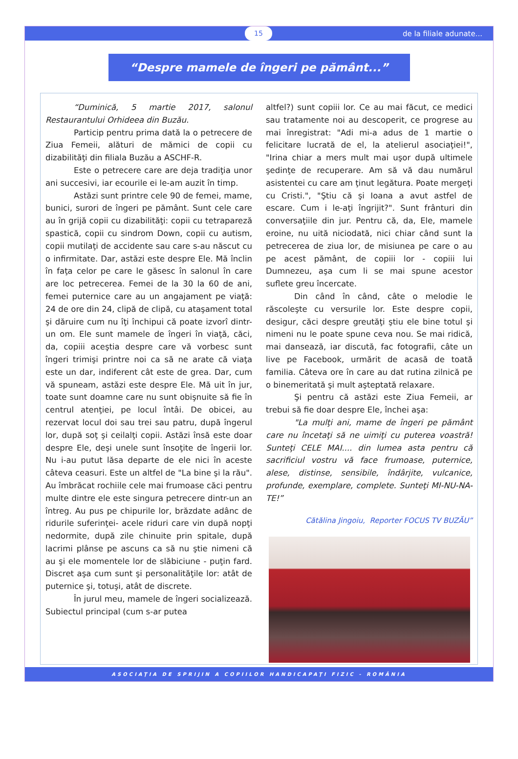15 de la filiale adunate...
“Despre mamele de îngeri pe pământ...”
“Duminică, 5 martie 2017, salonul Restaurantului Orhideea din Buzău.
Particip pentru prima dată la o petrecere de Ziua Femeii, alături de mămici de copii cu dizabilităţi din filiala Buzău a ASCHF-R.
Este o petrecere care are deja tradiţia unor ani succesivi, iar ecourile ei le-am auzit în timp.
Astăzi sunt printre cele 90 de femei, mame, bunici, surori de îngeri pe pământ. Sunt cele care au în grijă copii cu dizabilităţi: copii cu tetrapareză spastică, copii cu sindrom Down, copii cu autism, copii mutilaţi de accidente sau care s-au născut cu o infirmitate. Dar, astăzi este despre Ele. Mă înclin în faţa celor pe care le găsesc în salonul în care are loc petrecerea. Femei de la 30 la 60 de ani, femei puternice care au un angajament pe viaţă: 24 de ore din 24, clipă de clipă, cu ataşament total şi dăruire cum nu îţi închipui că poate izvorî dintr-un om. Ele sunt mamele de îngeri în viaţă, căci, da, copiii aceştia despre care vă vorbesc sunt îngeri trimişi printre noi ca să ne arate că viaţa este un dar, indiferent cât este de grea. Dar, cum vă spuneam, astăzi este despre Ele. Mă uit în jur, toate sunt doamne care nu sunt obişnuite să fie în centrul atenţiei, pe locul întâi. De obicei, au rezervat locul doi sau trei sau patru, după îngerul lor, după soţ şi ceilalţi copii. Astăzi însă este doar despre Ele, deşi unele sunt însoţite de îngerii lor. Nu i-au putut lăsa departe de ele nici în aceste câteva ceasuri. Este un altfel de "La bine şi la rău". Au îmbrăcat rochiile cele mai frumoase căci pentru multe dintre ele este singura petrecere dintr-un an întreg. Au pus pe chipurile lor, brăzdate adânc de ridurile suferinţei- acele riduri care vin după nopţi nedormite, după zile chinuite prin spitale, după lacrimi plânse pe ascuns ca să nu ştie nimeni că au şi ele momentele lor de slăbiciune - puţin fard. Discret aşa cum sunt şi personalităţile lor: atât de puternice şi, totuşi, atât de discrete.
În jurul meu, mamele de îngeri socializează. Subiectul principal (cum s-ar putea
altfel?) sunt copiii lor. Ce au mai făcut, ce medici sau tratamente noi au descoperit, ce progrese au mai înregistrat: "Adi mi-a adus de 1 martie o felicitare lucrată de el, la atelierul asociaţiei!", "Irina chiar a mers mult mai uşor după ultimele şedinţe de recuperare. Am să vă dau numărul asistentei cu care am ţinut legătura. Poate mergeţi cu Cristi.", "Ştiu că şi Ioana a avut astfel de escare. Cum i le-aţi îngrijit?". Sunt frânturi din conversaţiile din jur. Pentru că, da, Ele, mamele eroine, nu uită niciodată, nici chiar când sunt la petrecerea de ziua lor, de misiunea pe care o au pe acest pământ, de copiii lor - copiii lui Dumnezeu, aşa cum li se mai spune acestor suflete greu încercate.
Din când în când, câte o melodie le răscoleşte cu versurile lor. Este despre copii, desigur, căci despre greutăţi ştiu ele bine totul şi nimeni nu le poate spune ceva nou. Se mai ridică, mai dansează, iar discută, fac fotografii, câte un live pe Facebook, urmărit de acasă de toată familia. Câteva ore în care au dat rutina zilnică pe o binemeritată şi mult aşteptată relaxare.
Şi pentru că astăzi este Ziua Femeii, ar trebui să fie doar despre Ele, închei aşa:
"La mulţi ani, mame de îngeri pe pământ care nu încetaţi să ne uimiţi cu puterea voastră! Sunteţi CELE MAI.... din lumea asta pentru că sacrificiul vostru vă face frumoase, puternice, alese, distinse, sensibile, îndârjite, vulcanice, profunde, exemplare, complete. Sunteţi MI-NU-NA-TE!”
Cătălina Jingoiu, Reporter FOCUS TV BUZĂU”
ASOCIAŢIA DE SPRIJIN A COPIILOR HANDICAPAŢI FIZIC - ROMÂNIA